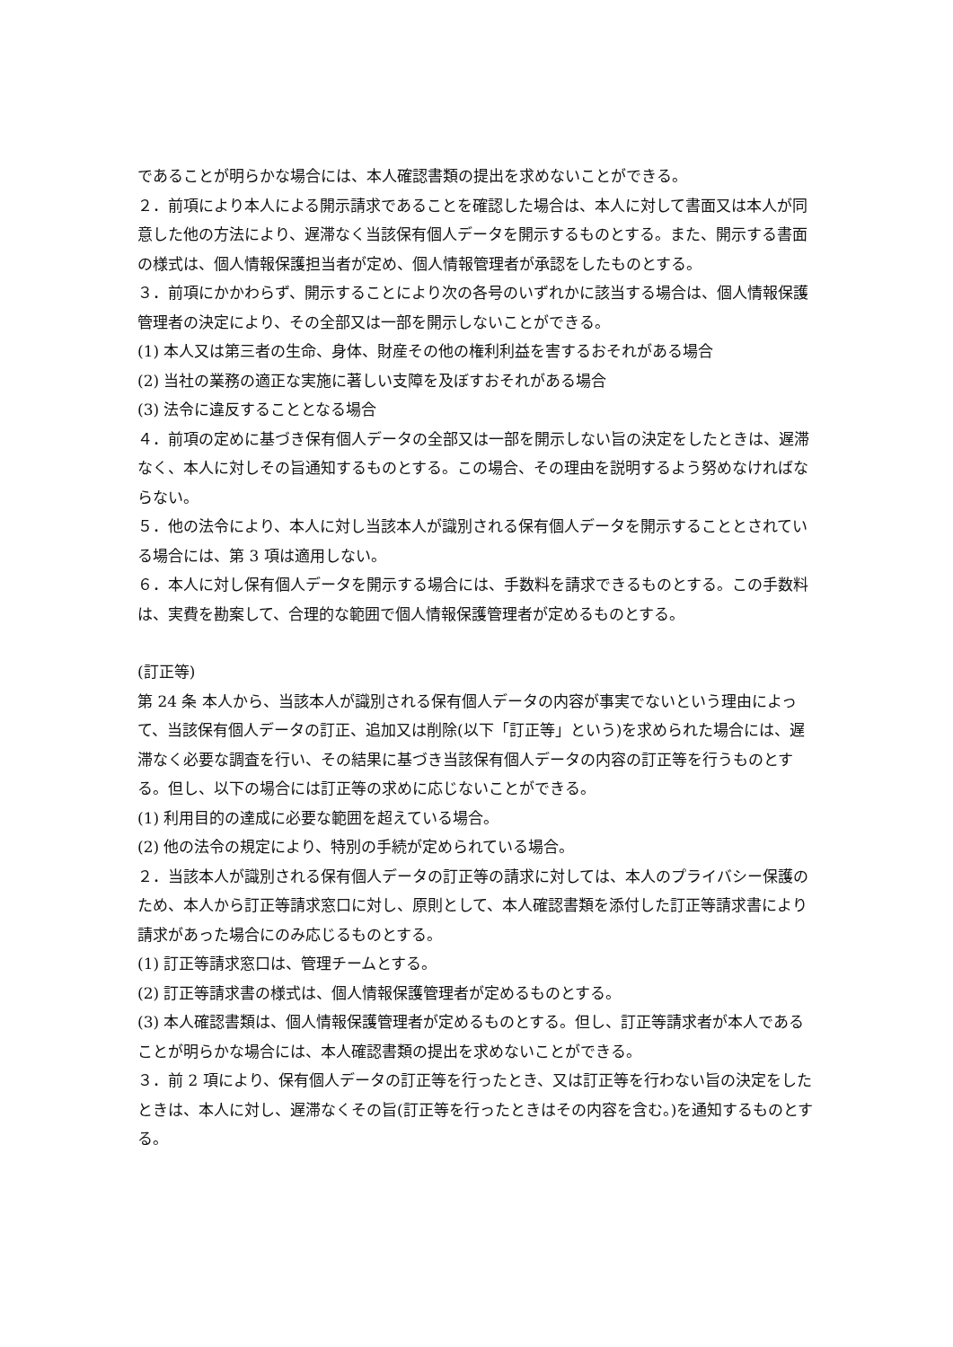であることが明らかな場合には、本人確認書類の提出を求めないことができる。
２．前項により本人による開示請求であることを確認した場合は、本人に対して書面又は本人が同意した他の方法により、遅滞なく当該保有個人データを開示するものとする。また、開示する書面の様式は、個人情報保護担当者が定め、個人情報管理者が承認をしたものとする。
３．前項にかかわらず、開示することにより次の各号のいずれかに該当する場合は、個人情報保護管理者の決定により、その全部又は一部を開示しないことができる。
(1) 本人又は第三者の生命、身体、財産その他の権利利益を害するおそれがある場合
(2) 当社の業務の適正な実施に著しい支障を及ぼすおそれがある場合
(3) 法令に違反することとなる場合
４．前項の定めに基づき保有個人データの全部又は一部を開示しない旨の決定をしたときは、遅滞なく、本人に対しその旨通知するものとする。この場合、その理由を説明するよう努めなければならない。
５．他の法令により、本人に対し当該本人が識別される保有個人データを開示することとされている場合には、第 3 項は適用しない。
６．本人に対し保有個人データを開示する場合には、手数料を請求できるものとする。この手数料は、実費を勘案して、合理的な範囲で個人情報保護管理者が定めるものとする。
(訂正等)
第 24 条 本人から、当該本人が識別される保有個人データの内容が事実でないという理由によって、当該保有個人データの訂正、追加又は削除(以下「訂正等」という)を求められた場合には、遅滞なく必要な調査を行い、その結果に基づき当該保有個人データの内容の訂正等を行うものとする。但し、以下の場合には訂正等の求めに応じないことができる。
(1) 利用目的の達成に必要な範囲を超えている場合。
(2) 他の法令の規定により、特別の手続が定められている場合。
２．当該本人が識別される保有個人データの訂正等の請求に対しては、本人のプライバシー保護のため、本人から訂正等請求窓口に対し、原則として、本人確認書類を添付した訂正等請求書により請求があった場合にのみ応じるものとする。
(1) 訂正等請求窓口は、管理チームとする。
(2) 訂正等請求書の様式は、個人情報保護管理者が定めるものとする。
(3) 本人確認書類は、個人情報保護管理者が定めるものとする。但し、訂正等請求者が本人であることが明らかな場合には、本人確認書類の提出を求めないことができる。
３．前 2 項により、保有個人データの訂正等を行ったとき、又は訂正等を行わない旨の決定をしたときは、本人に対し、遅滞なくその旨(訂正等を行ったときはその内容を含む。)を通知するものとする。